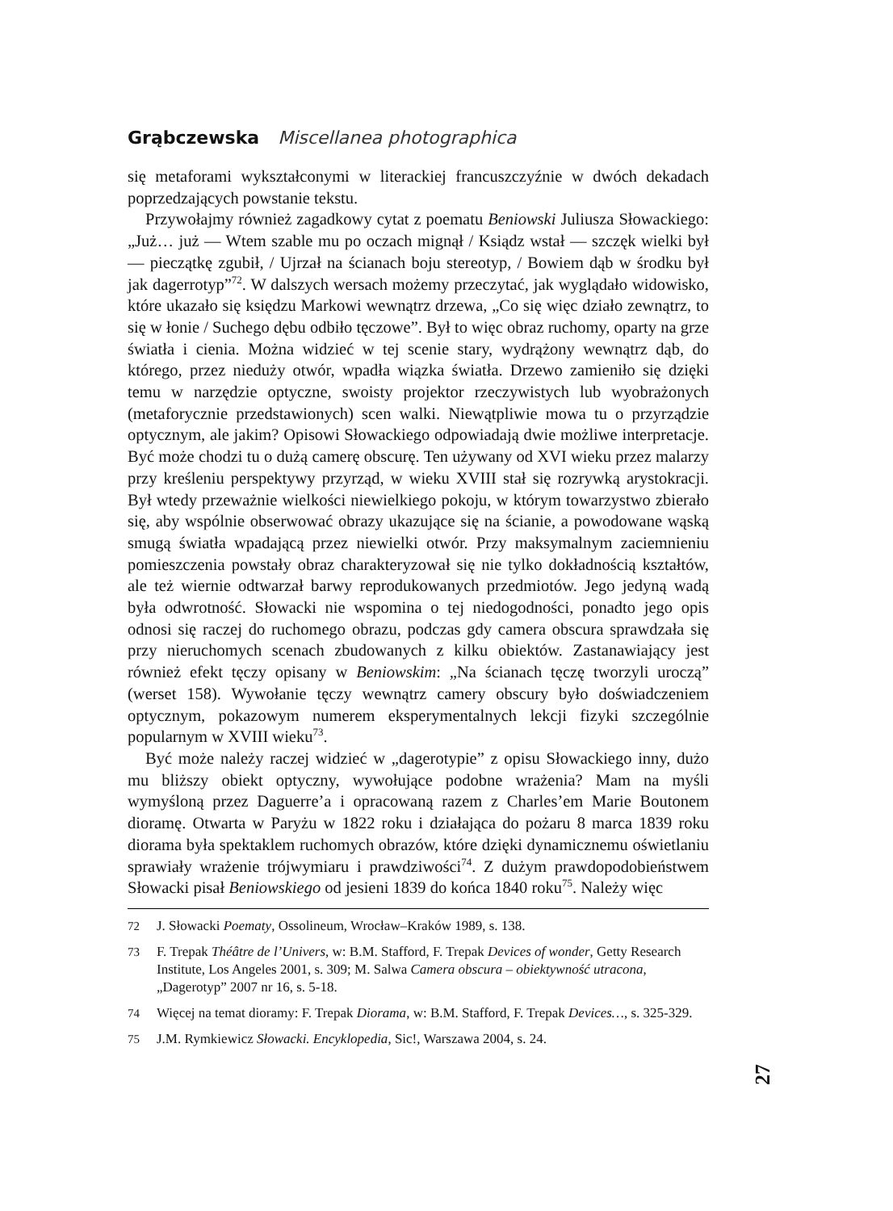Grąbczewska Miscellanea photographica
się metaforami wykształconymi w literackiej francuszczyźnie w dwóch dekadach poprzedzających powstanie tekstu.
Przywołajmy również zagadkowy cytat z poematu Beniowski Juliusza Słowackiego: „Już… już — Wtem szable mu po oczach mignął / Ksiądz wstał — szczęk wielki był — pieczątkę zgubił, / Ujrzał na ścianach boju stereotyp, / Bowiem dąb w środku był jak dagerrotyp”<sup>72</sup>. W dalszych wersach możemy przeczytać, jak wyglądało widowisko, które ukazało się księdzu Markowi wewnątrz drzewa, „Co się więc działo zewnątrz, to się w łonie / Suchego dębu odbiło tęczowe”. Był to więc obraz ruchomy, oparty na grze światła i cienia. Można widzieć w tej scenie stary, wydrążony wewnątrz dąb, do którego, przez nieduży otwór, wpadła wiązka światła. Drzewo zamieniło się dzięki temu w narzędzie optyczne, swoisty projektor rzeczywistych lub wyobrażonych (metaforycznie przedstawionych) scen walki. Niewątpliwie mowa tu o przyrządzie optycznym, ale jakim? Opisowi Słowackiego odpowiadają dwie możliwe interpretacje. Być może chodzi tu o dużą camerę obscurę. Ten używany od XVI wieku przez malarzy przy kreśleniu perspektywy przyrząd, w wieku XVIII stał się rozrywką arystokracji. Był wtedy przeważnie wielkości niewielkiego pokoju, w którym towarzystwo zbierało się, aby wspólnie obserwować obrazy ukazujące się na ścianie, a powodowane wąską smugą światła wpadającą przez niewielki otwór. Przy maksymalnym zaciemnieniu pomieszczenia powstały obraz charakteryzował się nie tylko dokładnością kształtów, ale też wiernie odtwarzał barwy reprodukowanych przedmiotów. Jego jedyną wadą była odwrotność. Słowacki nie wspomina o tej niedogodności, ponadto jego opis odnosi się raczej do ruchomego obrazu, podczas gdy camera obscura sprawdzała się przy nieruchomych scenach zbudowanych z kilku obiektów. Zastanawiający jest również efekt tęczy opisany w Beniowskim: „Na ścianach tęczę tworzyli uroczą” (werset 158). Wywołanie tęczy wewnątrz camery obscury było doświadczeniem optycznym, pokazowym numerem eksperymentalnych lekcji fizyki szczególnie popularnym w XVIII wieku<sup>73</sup>.
Być może należy raczej widzieć w „dagerotypie” z opisu Słowackiego inny, dużo mu bliższy obiekt optyczny, wywołujące podobne wrażenia? Mam na myśli wymyśloną przez Daguerre’a i opracowaną razem z Charles’em Marie Boutonem dioramę. Otwarta w Paryżu w 1822 roku i działająca do pożaru 8 marca 1839 roku diorama była spektaklem ruchomych obrazów, które dzięki dynamicznemu oświetlaniu sprawiały wrażenie trójwymiaru i prawdziwości<sup>74</sup>. Z dużym prawdopodobieństwem Słowacki pisał Beniowskiego od jesieni 1839 do końca 1840 roku<sup>75</sup>. Należy więc
72 J. Słowacki Poematy, Ossolineum, Wrocław–Kraków 1989, s. 138.
73 F. Trepak Théâtre de l’Univers, w: B.M. Stafford, F. Trepak Devices of wonder, Getty Research Institute, Los Angeles 2001, s. 309; M. Salwa Camera obscura – obiektywność utracona, „Dagerotyp” 2007 nr 16, s. 5-18.
74 Więcej na temat dioramy: F. Trepak Diorama, w: B.M. Stafford, F. Trepak Devices…, s. 325-329.
75 J.M. Rymkiewicz Słowacki. Encyklopedia, Sic!, Warszawa 2004, s. 24.
27